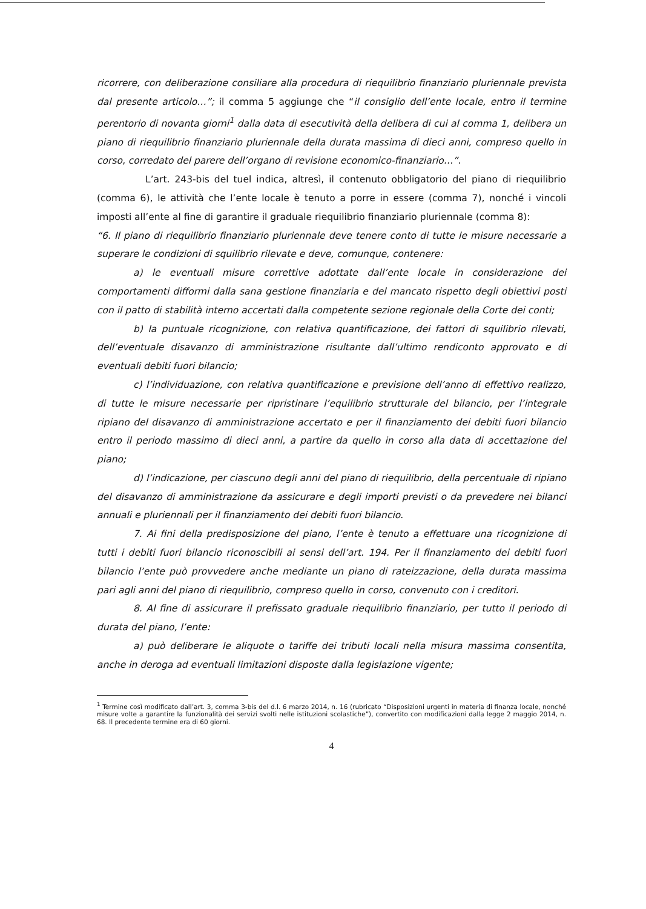ricorrere, con deliberazione consiliare alla procedura di riequilibrio finanziario pluriennale prevista dal presente articolo…”; il comma 5 aggiunge che “il consiglio dell’ente locale, entro il termine perentorio di novanta giorni<sup>1</sup> dalla data di esecutività della delibera di cui al comma 1, delibera un piano di riequilibrio finanziario pluriennale della durata massima di dieci anni, compreso quello in corso, corredato del parere dell’organo di revisione economico-finanziario…”.
L’art. 243-bis del tuel indica, altresì, il contenuto obbligatorio del piano di riequilibrio (comma 6), le attività che l’ente locale è tenuto a porre in essere (comma 7), nonché i vincoli imposti all’ente al fine di garantire il graduale riequilibrio finanziario pluriennale (comma 8):
“6. Il piano di riequilibrio finanziario pluriennale deve tenere conto di tutte le misure necessarie a superare le condizioni di squilibrio rilevate e deve, comunque, contenere:
a) le eventuali misure correttive adottate dall’ente locale in considerazione dei comportamenti difformi dalla sana gestione finanziaria e del mancato rispetto degli obiettivi posti con il patto di stabilità interno accertati dalla competente sezione regionale della Corte dei conti;
b) la puntuale ricognizione, con relativa quantificazione, dei fattori di squilibrio rilevati, dell’eventuale disavanzo di amministrazione risultante dall’ultimo rendiconto approvato e di eventuali debiti fuori bilancio;
c) l’individuazione, con relativa quantificazione e previsione dell’anno di effettivo realizzo, di tutte le misure necessarie per ripristinare l’equilibrio strutturale del bilancio, per l’integrale ripiano del disavanzo di amministrazione accertato e per il finanziamento dei debiti fuori bilancio entro il periodo massimo di dieci anni, a partire da quello in corso alla data di accettazione del piano;
d) l’indicazione, per ciascuno degli anni del piano di riequilibrio, della percentuale di ripiano del disavanzo di amministrazione da assicurare e degli importi previsti o da prevedere nei bilanci annuali e pluriennali per il finanziamento dei debiti fuori bilancio.
7. Ai fini della predisposizione del piano, l’ente è tenuto a effettuare una ricognizione di tutti i debiti fuori bilancio riconoscibili ai sensi dell’art. 194. Per il finanziamento dei debiti fuori bilancio l’ente può provvedere anche mediante un piano di rateizzazione, della durata massima pari agli anni del piano di riequilibrio, compreso quello in corso, convenuto con i creditori.
8. Al fine di assicurare il prefissato graduale riequilibrio finanziario, per tutto il periodo di durata del piano, l’ente:
a) può deliberare le aliquote o tariffe dei tributi locali nella misura massima consentita, anche in deroga ad eventuali limitazioni disposte dalla legislazione vigente;
<sup>1</sup> Termine così modificato dall’art. 3, comma 3-bis del d.l. 6 marzo 2014, n. 16 (rubricato “Disposizioni urgenti in materia di finanza locale, nonché misure volte a garantire la funzionalità dei servizi svolti nelle istituzioni scolastiche”), convertito con modificazioni dalla legge 2 maggio 2014, n. 68. Il precedente termine era di 60 giorni.
4